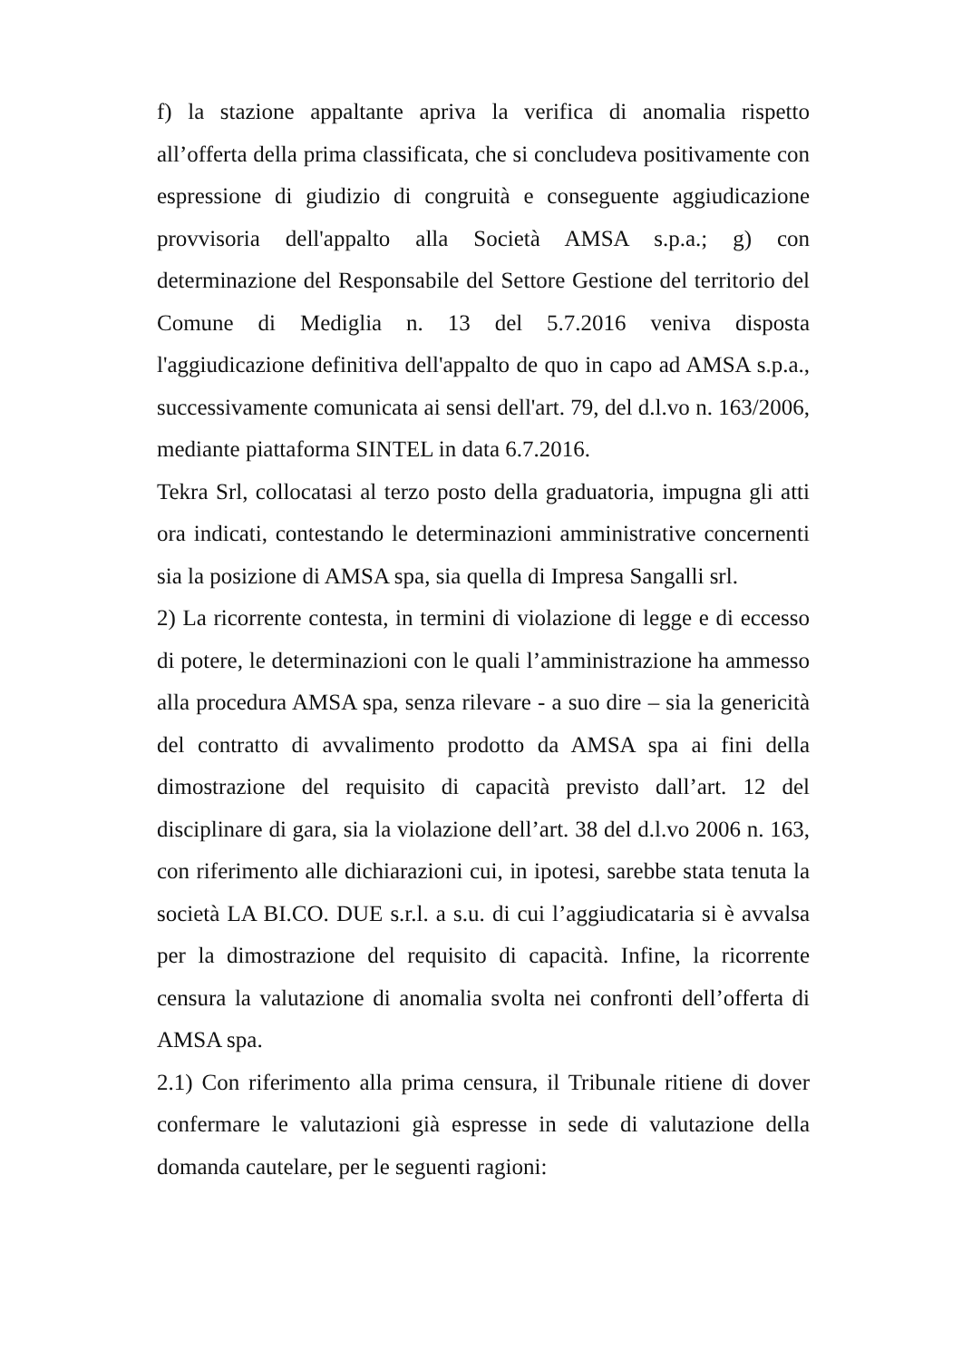f) la stazione appaltante apriva la verifica di anomalia rispetto all’offerta della prima classificata, che si concludeva positivamente con espressione di giudizio di congruità e conseguente aggiudicazione provvisoria dell'appalto alla Società AMSA s.p.a.; g) con determinazione del Responsabile del Settore Gestione del territorio del Comune di Mediglia n. 13 del 5.7.2016 veniva disposta l'aggiudicazione definitiva dell'appalto de quo in capo ad AMSA s.p.a., successivamente comunicata ai sensi dell'art. 79, del d.l.vo n. 163/2006, mediante piattaforma SINTEL in data 6.7.2016.
Tekra Srl, collocatasi al terzo posto della graduatoria, impugna gli atti ora indicati, contestando le determinazioni amministrative concernenti sia la posizione di AMSA spa, sia quella di Impresa Sangalli srl.
2) La ricorrente contesta, in termini di violazione di legge e di eccesso di potere, le determinazioni con le quali l’amministrazione ha ammesso alla procedura AMSA spa, senza rilevare - a suo dire – sia la genericità del contratto di avvalimento prodotto da AMSA spa ai fini della dimostrazione del requisito di capacità previsto dall’art. 12 del disciplinare di gara, sia la violazione dell’art. 38 del d.l.vo 2006 n. 163, con riferimento alle dichiarazioni cui, in ipotesi, sarebbe stata tenuta la società LA BI.CO. DUE s.r.l. a s.u. di cui l’aggiudicataria si è avvalsa per la dimostrazione del requisito di capacità. Infine, la ricorrente censura la valutazione di anomalia svolta nei confronti dell’offerta di AMSA spa.
2.1) Con riferimento alla prima censura, il Tribunale ritiene di dover confermare le valutazioni già espresse in sede di valutazione della domanda cautelare, per le seguenti ragioni: